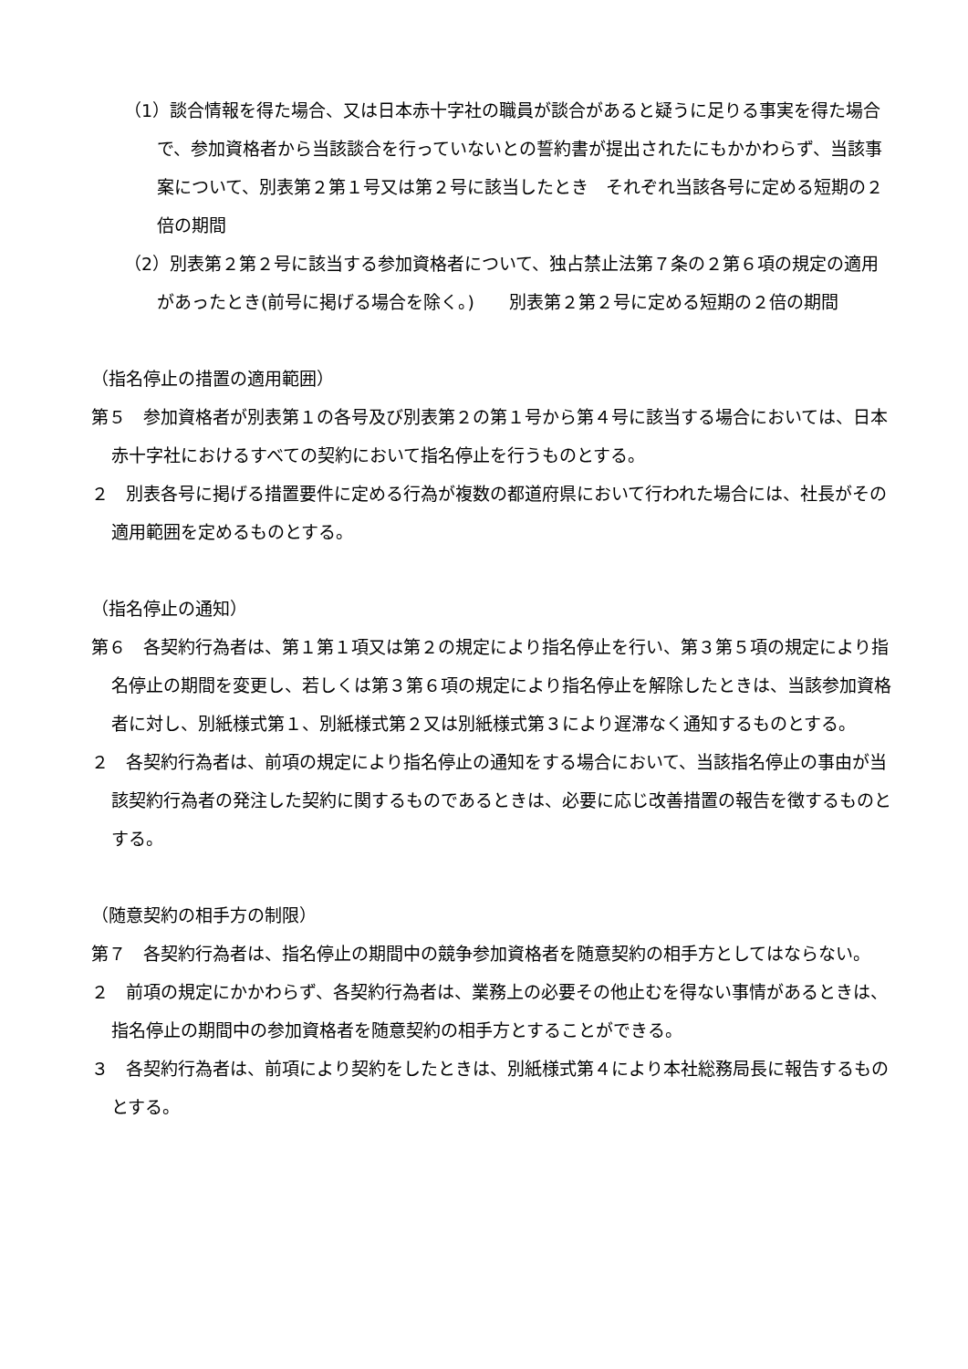（1）談合情報を得た場合、又は日本赤十字社の職員が談合があると疑うに足りる事実を得た場合で、参加資格者から当該談合を行っていないとの誓約書が提出されたにもかかわらず、当該事案について、別表第２第１号又は第２号に該当したとき　それぞれ当該各号に定める短期の２倍の期間
（2）別表第２第２号に該当する参加資格者について、独占禁止法第７条の２第６項の規定の適用があったとき(前号に掲げる場合を除く。)　　別表第２第２号に定める短期の２倍の期間
（指名停止の措置の適用範囲）
第５　参加資格者が別表第１の各号及び別表第２の第１号から第４号に該当する場合においては、日本赤十字社におけるすべての契約において指名停止を行うものとする。
２　別表各号に掲げる措置要件に定める行為が複数の都道府県において行われた場合には、社長がその適用範囲を定めるものとする。
（指名停止の通知）
第６　各契約行為者は、第１第１項又は第２の規定により指名停止を行い、第３第５項の規定により指名停止の期間を変更し、若しくは第３第６項の規定により指名停止を解除したときは、当該参加資格者に対し、別紙様式第１、別紙様式第２又は別紙様式第３により遅滞なく通知するものとする。
２　各契約行為者は、前項の規定により指名停止の通知をする場合において、当該指名停止の事由が当該契約行為者の発注した契約に関するものであるときは、必要に応じ改善措置の報告を徴するものとする。
（随意契約の相手方の制限）
第７　各契約行為者は、指名停止の期間中の競争参加資格者を随意契約の相手方としてはならない。
２　前項の規定にかかわらず、各契約行為者は、業務上の必要その他止むを得ない事情があるときは、指名停止の期間中の参加資格者を随意契約の相手方とすることができる。
３　各契約行為者は、前項により契約をしたときは、別紙様式第４により本社総務局長に報告するものとする。